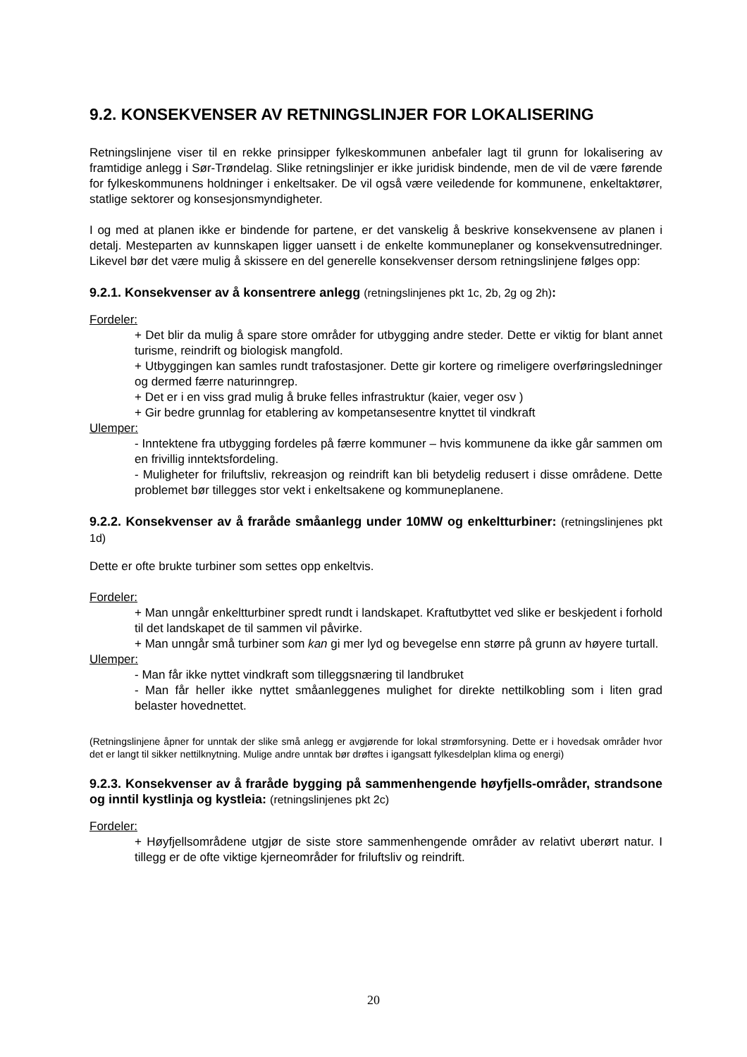9.2. KONSEKVENSER AV RETNINGSLINJER FOR LOKALISERING
Retningslinjene viser til en rekke prinsipper fylkeskommunen anbefaler lagt til grunn for lokalisering av framtidige anlegg i Sør-Trøndelag. Slike retningslinjer er ikke juridisk bindende, men de vil de være førende for fylkeskommunens holdninger i enkeltsaker. De vil også være veiledende for kommunene, enkeltaktører, statlige sektorer og konsesjonsmyndigheter.
I og med at planen ikke er bindende for partene, er det vanskelig å beskrive konsekvensene av planen i detalj. Mesteparten av kunnskapen ligger uansett i de enkelte kommuneplaner og konsekvensutredninger. Likevel bør det være mulig å skissere en del generelle konsekvenser dersom retningslinjene følges opp:
9.2.1. Konsekvenser av å konsentrere anlegg (retningslinjenes pkt 1c, 2b, 2g og 2h):
Fordeler:
+ Det blir da mulig å spare store områder for utbygging andre steder. Dette er viktig for blant annet turisme, reindrift og biologisk mangfold.
+ Utbyggingen kan samles rundt trafostasjoner. Dette gir kortere og rimeligere overføringsledninger og dermed færre naturinngrep.
+ Det er i en viss grad mulig å bruke felles infrastruktur (kaier, veger osv )
+ Gir bedre grunnlag for etablering av kompetansesentre knyttet til vindkraft
Ulemper:
- Inntektene fra utbygging fordeles på færre kommuner – hvis kommunene da ikke går sammen om en frivillig inntektsfordeling.
- Muligheter for friluftsliv, rekreasjon og reindrift kan bli betydelig redusert i disse områdene. Dette problemet bør tillegges stor vekt i enkeltsakene og kommuneplanene.
9.2.2. Konsekvenser av å fraråde småanlegg under 10MW og enkeltturbiner: (retningslinjenes pkt 1d)
Dette er ofte brukte turbiner som settes opp enkeltvis.
Fordeler:
+ Man unngår enkeltturbiner spredt rundt i landskapet. Kraftutbyttet ved slike er beskjedent i forhold til det landskapet de til sammen vil påvirke.
+ Man unngår små turbiner som kan gi mer lyd og bevegelse enn større på grunn av høyere turtall.
Ulemper:
- Man får ikke nyttet vindkraft som tilleggsnæring til landbruket
- Man får heller ikke nyttet småanleggenes mulighet for direkte nettilkobling som i liten grad belaster hovednettet.
(Retningslinjene åpner for unntak der slike små anlegg er avgjørende for lokal strømforsyning. Dette er i hovedsak områder hvor det er langt til sikker nettilknytning. Mulige andre unntak bør drøftes i igangsatt fylkesdelplan klima og energi)
9.2.3. Konsekvenser av å fraråde bygging på sammenhengende høyfjells-områder, strandsone og inntil kystlinja og kystleia: (retningslinjenes pkt 2c)
Fordeler:
+ Høyfjellsområdene utgjør de siste store sammenhengende områder av relativt uberørt natur. I tillegg er de ofte viktige kjerneområder for friluftsliv og reindrift.
20